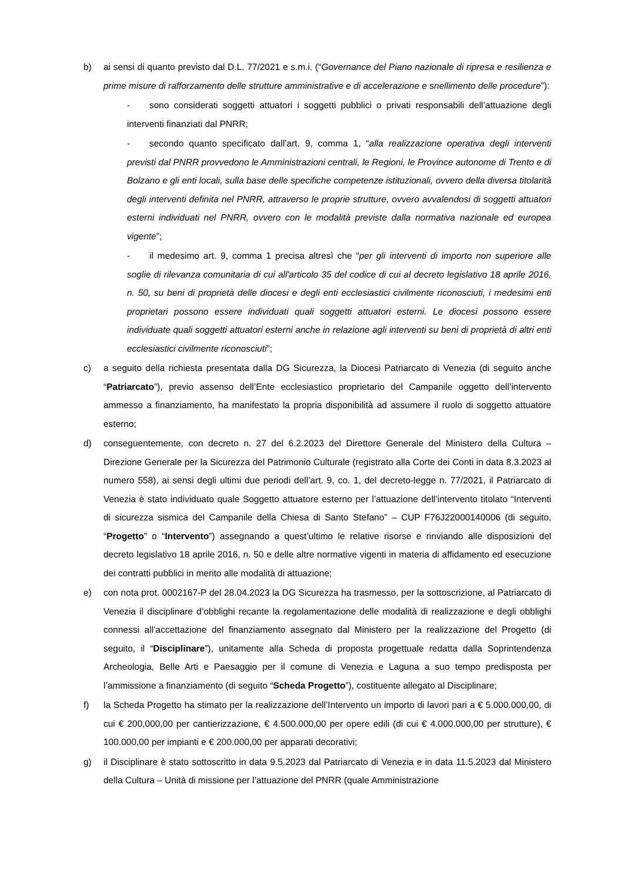b) ai sensi di quanto previsto dal D.L. 77/2021 e s.m.i. (“Governance del Piano nazionale di ripresa e resilienza e prime misure di rafforzamento delle strutture amministrative e di accelerazione e snellimento delle procedure”):
- sono considerati soggetti attuatori i soggetti pubblici o privati responsabili dell’attuazione degli interventi finanziati dal PNRR;
- secondo quanto specificato dall’art. 9, comma 1, “alla realizzazione operativa degli interventi previsti dal PNRR provvedono le Amministrazioni centrali, le Regioni, le Province autonome di Trento e di Bolzano e gli enti locali, sulla base delle specifiche competenze istituzionali, ovvero della diversa titolarità degli interventi definita nel PNRR, attraverso le proprie strutture, ovvero avvalendosi di soggetti attuatori esterni individuati nel PNRR, ovvero con le modalità previste dalla normativa nazionale ed europea vigente”;
- il medesimo art. 9, comma 1 precisa altresì che “per gli interventi di importo non superiore alle soglie di rilevanza comunitaria di cui all'articolo 35 del codice di cui al decreto legislativo 18 aprile 2016, n. 50, su beni di proprietà delle diocesi e degli enti ecclesiastici civilmente riconosciuti, i medesimi enti proprietari possono essere individuati quali soggetti attuatori esterni. Le diocesi possono essere individuate quali soggetti attuatori esterni anche in relazione agli interventi su beni di proprietà di altri enti ecclesiastici civilmente riconosciuti”;
c) a seguito della richiesta presentata dalla DG Sicurezza, la Diocesi Patriarcato di Venezia (di seguito anche “Patriarcato”), previo assenso dell’Ente ecclesiastico proprietario del Campanile oggetto dell’intervento ammesso a finanziamento, ha manifestato la propria disponibilità ad assumere il ruolo di soggetto attuatore esterno;
d) conseguentemente, con decreto n. 27 del 6.2.2023 del Direttore Generale del Ministero della Cultura – Direzione Generale per la Sicurezza del Patrimonio Culturale (registrato alla Corte dei Conti in data 8.3.2023 al numero 558), ai sensi degli ultimi due periodi dell’art. 9, co. 1, del decreto-legge n. 77/2021, il Patriarcato di Venezia è stato individuato quale Soggetto attuatore esterno per l’attuazione dell’intervento titolato “Interventi di sicurezza sismica del Campanile della Chiesa di Santo Stefano” – CUP F76J22000140006 (di seguito, “Progetto” o “Intervento”) assegnando a quest’ultimo le relative risorse e rinviando alle disposizioni del decreto legislativo 18 aprile 2016, n. 50 e delle altre normative vigenti in materia di affidamento ed esecuzione dei contratti pubblici in merito alle modalità di attuazione;
e) con nota prot. 0002167-P del 28.04.2023 la DG Sicurezza ha trasmesso, per la sottoscrizione, al Patriarcato di Venezia il disciplinare d’obblighi recante la regolamentazione delle modalità di realizzazione e degli obblighi connessi all’accettazione del finanziamento assegnato dal Ministero per la realizzazione del Progetto (di seguito, il “Disciplinare”), unitamente alla Scheda di proposta progettuale redatta dalla Soprintendenza Archeologia, Belle Arti e Paesaggio per il comune di Venezia e Laguna a suo tempo predisposta per l’ammissione a finanziamento (di seguito “Scheda Progetto”), costituente allegato al Disciplinare;
f) la Scheda Progetto ha stimato per la realizzazione dell’Intervento un importo di lavori pari a € 5.000.000,00, di cui € 200,000,00 per cantierizzazione, € 4.500.000,00 per opere edili (di cui € 4.000.000,00 per strutture), € 100.000,00 per impianti e € 200.000,00 per apparati decorativi;
g) il Disciplinare è stato sottoscritto in data 9.5.2023 dal Patriarcato di Venezia e in data 11.5.2023 dal Ministero della Cultura – Unità di missione per l’attuazione del PNRR (quale Amministrazione